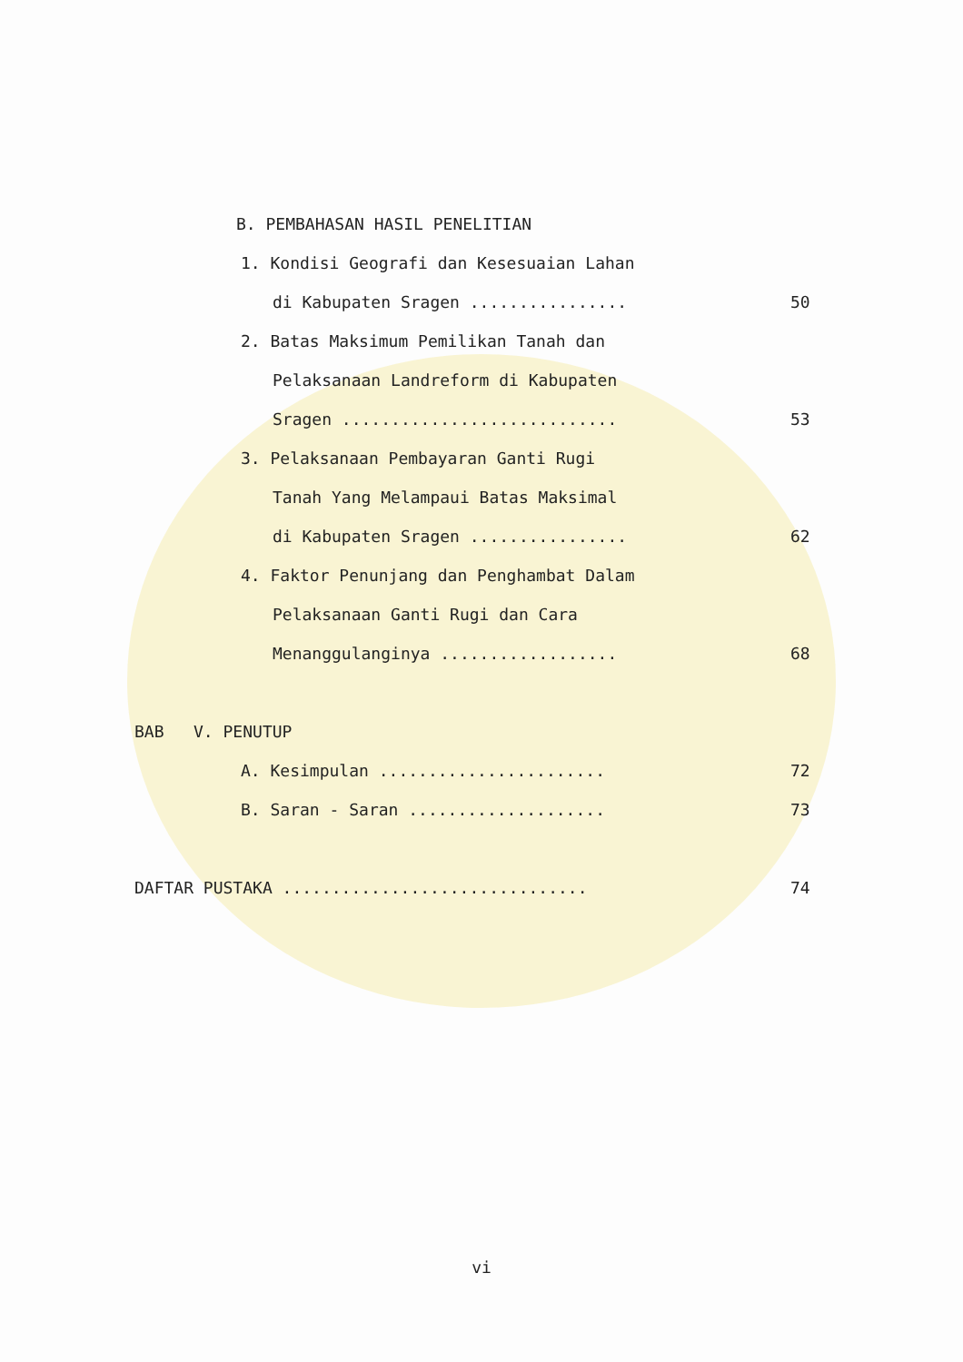B. PEMBAHASAN HASIL PENELITIAN
1. Kondisi Geografi dan Kesesuaian Lahan
di Kabupaten Sragen ................ 50
2. Batas Maksimum Pemilikan Tanah dan
Pelaksanaan Landreform di Kabupaten
Sragen ............................ 53
3. Pelaksanaan Pembayaran Ganti Rugi
Tanah Yang Melampaui Batas Maksimal
di Kabupaten Sragen ................ 62
4. Faktor Penunjang dan Penghambat Dalam
Pelaksanaan Ganti Rugi dan Cara
Menanggulanginya .................. 68
BAB V. PENUTUP
A. Kesimpulan ....................... 72
B. Saran - Saran .................... 73
DAFTAR PUSTAKA ............................... 74
vi